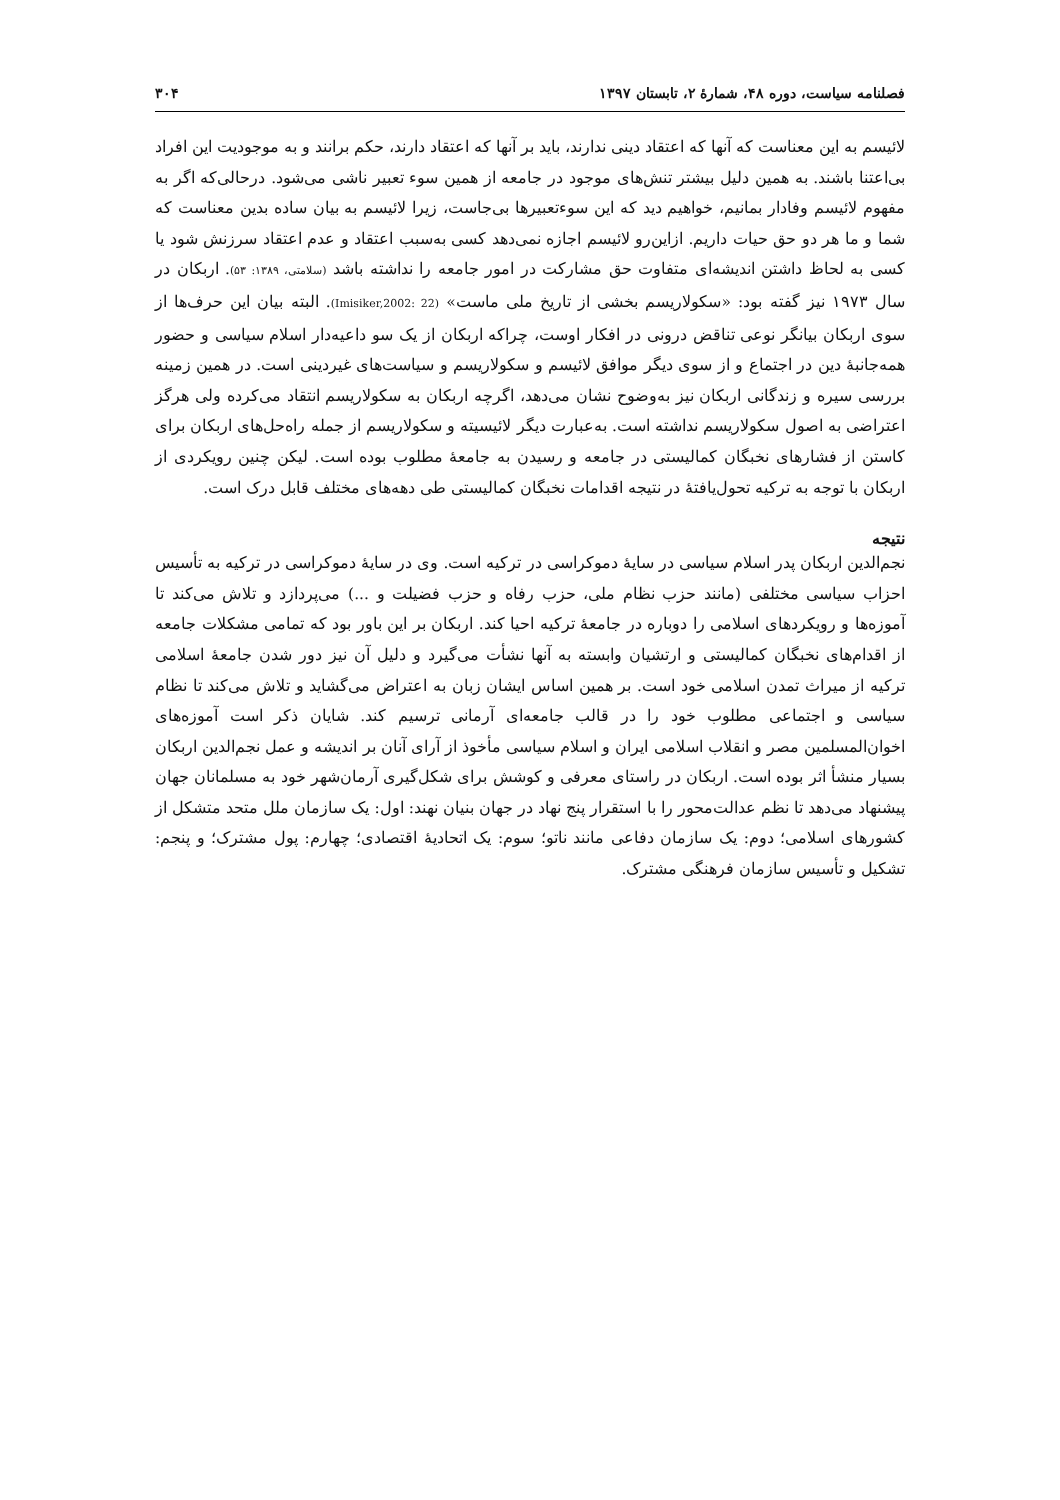فصلنامه سیاست، دوره ۴۸، شمارۀ ۲، تابستان ۱۳۹۷ ۳۰۴
لائیسم به این معناست که آنها که اعتقاد دینی ندارند، باید بر آنها که اعتقاد دارند، حکم برانند و به موجودیت این افراد بی‌اعتنا باشند. به همین دلیل بیشتر تنش‌های موجود در جامعه از همین سوء تعبیر ناشی می‌شود. درحالی‌که اگر به مفهوم لائیسم وفادار بمانیم، خواهیم دید که این سوءتعبیرها بی‌جاست، زیرا لائیسم به بیان ساده بدین معناست که شما و ما هر دو حق حیات داریم. ازاین‌رو لائیسم اجازه نمی‌دهد کسی به‌سبب اعتقاد و عدم اعتقاد سرزنش شود یا کسی به لحاظ داشتن اندیشه‌ای متفاوت حق مشارکت در امور جامعه را نداشته باشد (سلامتی، ۱۳۸۹: ۵۳). اربکان در سال ۱۹۷۳ نیز گفته بود: «سکولاریسم بخشی از تاریخ ملی ماست» (Imisiker,2002: 22). البته بیان این حرف‌ها از سوی اربکان بیانگر نوعی تناقض درونی در افکار اوست، چراکه اربکان از یک سو داعیه‌دار اسلام سیاسی و حضور همه‌جانبۀ دین در اجتماع و از سوی دیگر موافق لائیسم و سکولاریسم و سیاست‌های غیردینی است. در همین زمینه بررسی سیره و زندگانی اربکان نیز به‌وضوح نشان می‌دهد، اگرچه اربکان به سکولاریسم انتقاد می‌کرده ولی هرگز اعتراضی به اصول سکولاریسم نداشته است. به‌عبارت دیگر لائیسیته و سکولاریسم از جمله راه‌حل‌های اربکان برای کاستن از فشارهای نخبگان کمالیستی در جامعه و رسیدن به جامعۀ مطلوب بوده است. لیکن چنین رویکردی از اربکان با توجه به ترکیه تحول‌یافتۀ در نتیجه اقدامات نخبگان کمالیستی طی دهه‌های مختلف قابل درک است.
نتیجه
نجم‌الدین اربکان پدر اسلام سیاسی در سایۀ دموکراسی در ترکیه است. وی در سایۀ دموکراسی در ترکیه به تأسیس احزاب سیاسی مختلفی (مانند حزب نظام ملی، حزب رفاه و حزب فضیلت و ...) می‌پردازد و تلاش می‌کند تا آموزه‌ها و رویکردهای اسلامی را دوباره در جامعۀ ترکیه احیا کند. اربکان بر این باور بود که تمامی مشکلات جامعه از اقدام‌های نخبگان کمالیستی و ارتشیان وابسته به آنها نشأت می‌گیرد و دلیل آن نیز دور شدن جامعۀ اسلامی ترکیه از میراث تمدن اسلامی خود است. بر همین اساس ایشان زبان به اعتراض می‌گشاید و تلاش می‌کند تا نظام سیاسی و اجتماعی مطلوب خود را در قالب جامعه‌ای آرمانی ترسیم کند. شایان ذکر است آموزه‌های اخوان‌المسلمین مصر و انقلاب اسلامی ایران و اسلام سیاسی مأخوذ از آرای آنان بر اندیشه و عمل نجم‌الدین اربکان بسیار منشأ اثر بوده است. اربکان در راستای معرفی و کوشش برای شکل‌گیری آرمان‌شهر خود به مسلمانان جهان پیشنهاد می‌دهد تا نظم عدالت‌محور را با استقرار پنج نهاد در جهان بنیان نهند: اول: یک سازمان ملل متحد متشکل از کشورهای اسلامی؛ دوم: یک سازمان دفاعی مانند ناتو؛ سوم: یک اتحادیۀ اقتصادی؛ چهارم: پول مشترک؛ و پنجم: تشکیل و تأسیس سازمان فرهنگی مشترک.